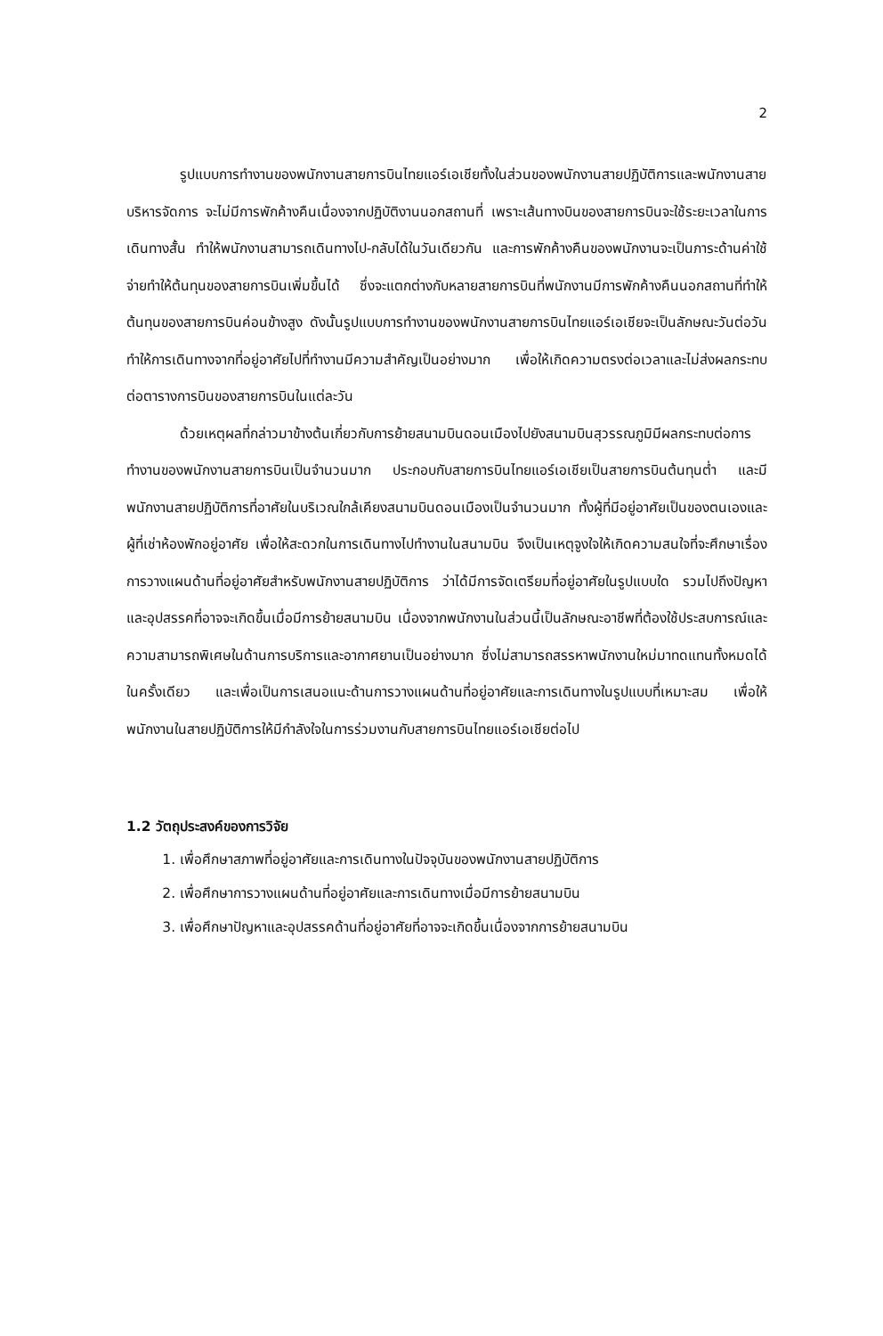2
รูปแบบการทำงานของพนักงานสายการบินไทยแอร์เอเชียทั้งในส่วนของพนักงานสายปฏิบัติการและพนักงานสายบริหารจัดการ จะไม่มีการพักค้างคืนเนื่องจากปฏิบัติงานนอกสถานที่ เพราะเส้นทางบินของสายการบินจะใช้ระยะเวลาในการเดินทางสั้น ทำให้พนักงานสามารถเดินทางไป-กลับได้ในวันเดียวกัน และการพักค้างคืนของพนักงานจะเป็นภาระด้านค่าใช้จ่ายทำให้ต้นทุนของสายการบินเพิ่มขึ้นได้ ซึ่งจะแตกต่างกับหลายสายการบินที่พนักงานมีการพักค้างคืนนอกสถานที่ทำให้ต้นทุนของสายการบินค่อนข้างสูง ดังนั้นรูปแบบการทำงานของพนักงานสายการบินไทยแอร์เอเชียจะเป็นลักษณะวันต่อวัน ทำให้การเดินทางจากที่อยู่อาศัยไปที่ทำงานมีความสำคัญเป็นอย่างมาก เพื่อให้เกิดความตรงต่อเวลาและไม่ส่งผลกระทบต่อตารางการบินของสายการบินในแต่ละวัน
ด้วยเหตุผลที่กล่าวมาข้างต้นเกี่ยวกับการย้ายสนามบินดอนเมืองไปยังสนามบินสุวรรณภูมิมีผลกระทบต่อการทำงานของพนักงานสายการบินเป็นจำนวนมาก ประกอบกับสายการบินไทยแอร์เอเชียเป็นสายการบินต้นทุนต่ำ และมีพนักงานสายปฏิบัติการที่อาศัยในบริเวณใกล้เคียงสนามบินดอนเมืองเป็นจำนวนมาก ทั้งผู้ที่มีอยู่อาศัยเป็นของตนเองและผู้ที่เช่าห้องพักอยู่อาศัย เพื่อให้สะดวกในการเดินทางไปทำงานในสนามบิน จึงเป็นเหตุจูงใจให้เกิดความสนใจที่จะศึกษาเรื่องการวางแผนด้านที่อยู่อาศัยสำหรับพนักงานสายปฏิบัติการ ว่าได้มีการจัดเตรียมที่อยู่อาศัยในรูปแบบใด รวมไปถึงปัญหาและอุปสรรคที่อาจจะเกิดขึ้นเมื่อมีการย้ายสนามบิน เนื่องจากพนักงานในส่วนนี้เป็นลักษณะอาชีพที่ต้องใช้ประสบการณ์และความสามารถพิเศษในด้านการบริการและอากาศยานเป็นอย่างมาก ซึ่งไม่สามารถสรรหาพนักงานใหม่มาทดแทนทั้งหมดได้ในครั้งเดียว และเพื่อเป็นการเสนอแนะด้านการวางแผนด้านที่อยู่อาศัยและการเดินทางในรูปแบบที่เหมาะสม เพื่อให้พนักงานในสายปฏิบัติการให้มีกำลังใจในการร่วมงานกับสายการบินไทยแอร์เอเชียต่อไป
1.2 วัตถุประสงค์ของการวิจัย
1. เพื่อศึกษาสภาพที่อยู่อาศัยและการเดินทางในปัจจุบันของพนักงานสายปฏิบัติการ
2. เพื่อศึกษาการวางแผนด้านที่อยู่อาศัยและการเดินทางเมื่อมีการย้ายสนามบิน
3. เพื่อศึกษาปัญหาและอุปสรรคด้านที่อยู่อาศัยที่อาจจะเกิดขึ้นเนื่องจากการย้ายสนามบิน